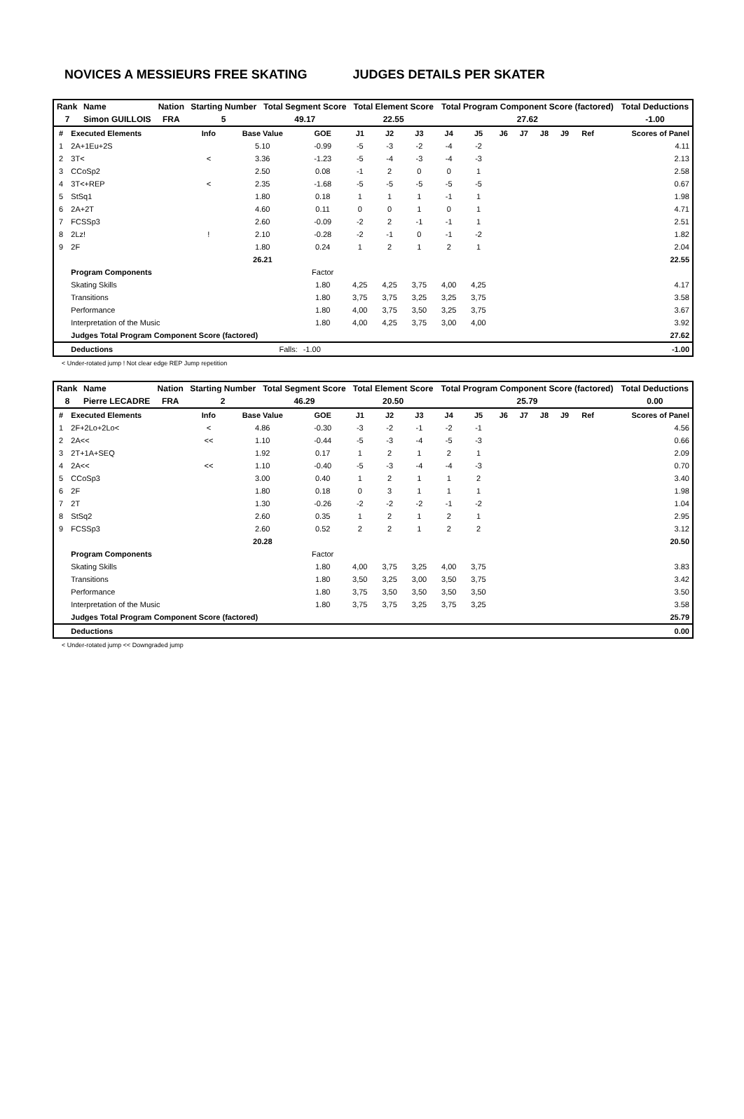NOVICES A MESSIEURS FREE SKATING JUDGES DETAILS PER SKATER
| Rank | Name | Nation | Starting Number | Total Segment Score | Total Element Score | Total Program Component Score (factored) | Total Deductions |
| 7 | Simon GUILLOIS | FRA | 5 | 49.17 | 22.55 | 27.62 | -1.00 |
| # | Executed Elements | Info | Base Value | GOE | J1 | J2 | J3 | J4 | J5 | J6 | J7 | J8 | J9 | Ref | Scores of Panel |
| --- | --- | --- | --- | --- | --- | --- | --- | --- | --- | --- | --- | --- | --- | --- | --- |
| 1 | 2A+1Eu+2S | | 5.10 | -0.99 | -5 | -3 | -2 | -4 | -2 | | | | | | 4.11 |
| 2 | 3T< | < | 3.36 | -1.23 | -5 | -4 | -3 | -4 | -3 | | | | | | 2.13 |
| 3 | CCoSp2 | | 2.50 | 0.08 | -1 | 2 | 0 | 0 | 1 | | | | | | 2.58 |
| 4 | 3T<+REP | < | 2.35 | -1.68 | -5 | -5 | -5 | -5 | -5 | | | | | | 0.67 |
| 5 | StSq1 | | 1.80 | 0.18 | 1 | 1 | 1 | -1 | 1 | | | | | | 1.98 |
| 6 | 2A+2T | | 4.60 | 0.11 | 0 | 0 | 1 | 0 | 1 | | | | | | 4.71 |
| 7 | FCSSp3 | | 2.60 | -0.09 | -2 | 2 | -1 | -1 | 1 | | | | | | 2.51 |
| 8 | 2Lz! | ! | 2.10 | -0.28 | -2 | -1 | 0 | -1 | -2 | | | | | | 1.82 |
| 9 | 2F | | 1.80 | 0.24 | 1 | 2 | 1 | 2 | 1 | | | | | | 2.04 |
| | | | 26.21 | | | | | | | | | | | | 22.55 |
| | Program Components | | | Factor | | | | | | | | | | | |
| | Skating Skills | | | 1.80 | 4,25 | 4,25 | 3,75 | 4,00 | 4,25 | | | | | | 4.17 |
| | Transitions | | | 1.80 | 3,75 | 3,75 | 3,25 | 3,25 | 3,75 | | | | | | 3.58 |
| | Performance | | | 1.80 | 4,00 | 3,75 | 3,50 | 3,25 | 3,75 | | | | | | 3.67 |
| | Interpretation of the Music | | | 1.80 | 4,00 | 4,25 | 3,75 | 3,00 | 4,00 | | | | | | 3.92 |
| | Judges Total Program Component Score (factored) | | | | | | | | | | | | | | 27.62 |
| | Deductions | Falls: | | -1.00 | | | | | | | | | | | -1.00 |
< Under-rotated jump ! Not clear edge REP Jump repetition
| Rank | Name | Nation | Starting Number | Total Segment Score | Total Element Score | Total Program Component Score (factored) | Total Deductions |
| 8 | Pierre LECADRE | FRA | 2 | 46.29 | 20.50 | 25.79 | 0.00 |
| # | Executed Elements | Info | Base Value | GOE | J1 | J2 | J3 | J4 | J5 | J6 | J7 | J8 | J9 | Ref | Scores of Panel |
| --- | --- | --- | --- | --- | --- | --- | --- | --- | --- | --- | --- | --- | --- | --- | --- |
| 1 | 2F+2Lo+2Lo< | < | 4.86 | -0.30 | -3 | -2 | -1 | -2 | -1 | | | | | | 4.56 |
| 2 | 2A<< | << | 1.10 | -0.44 | -5 | -3 | -4 | -5 | -3 | | | | | | 0.66 |
| 3 | 2T+1A+SEQ | | 1.92 | 0.17 | 1 | 2 | 1 | 2 | 1 | | | | | | 2.09 |
| 4 | 2A<< | << | 1.10 | -0.40 | -5 | -3 | -4 | -4 | -3 | | | | | | 0.70 |
| 5 | CCoSp3 | | 3.00 | 0.40 | 1 | 2 | 1 | 1 | 2 | | | | | | 3.40 |
| 6 | 2F | | 1.80 | 0.18 | 0 | 3 | 1 | 1 | 1 | | | | | | 1.98 |
| 7 | 2T | | 1.30 | -0.26 | -2 | -2 | -2 | -1 | -2 | | | | | | 1.04 |
| 8 | StSq2 | | 2.60 | 0.35 | 1 | 2 | 1 | 2 | 1 | | | | | | 2.95 |
| 9 | FCSSp3 | | 2.60 | 0.52 | 2 | 2 | 1 | 2 | 2 | | | | | | 3.12 |
| | | | 20.28 | | | | | | | | | | | | 20.50 |
| | Program Components | | | Factor | | | | | | | | | | | |
| | Skating Skills | | | 1.80 | 4,00 | 3,75 | 3,25 | 4,00 | 3,75 | | | | | | 3.83 |
| | Transitions | | | 1.80 | 3,50 | 3,25 | 3,00 | 3,50 | 3,75 | | | | | | 3.42 |
| | Performance | | | 1.80 | 3,75 | 3,50 | 3,50 | 3,50 | 3,50 | | | | | | 3.50 |
| | Interpretation of the Music | | | 1.80 | 3,75 | 3,75 | 3,25 | 3,75 | 3,25 | | | | | | 3.58 |
| | Judges Total Program Component Score (factored) | | | | | | | | | | | | | | 25.79 |
| | Deductions | | | | | | | | | | | | | | 0.00 |
< Under-rotated jump << Downgraded jump